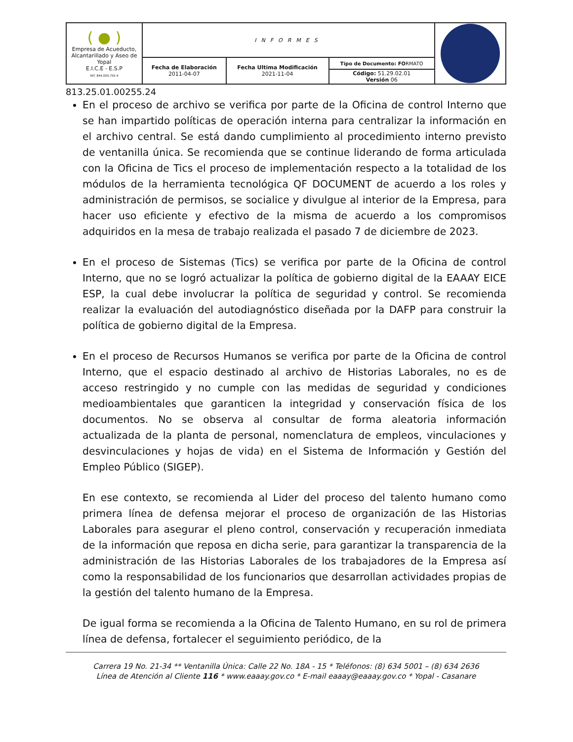| ( ● ) Empresa de Acueducto, Alcantarillado y Aseo de Yopal E.I.C.E - E.S.P NIT. 844.000.755-4 | INFORMES | | | |
| | Fecha de Elaboración 2011-04-07 | Fecha Ultima Modificación 2021-11-04 | Tipo de Documento: FO RMATO | |
| | | | Código: 51.29.02.01 Versión 06 | |
813.25.01.00255.24
En el proceso de archivo se verifica por parte de la Oficina de control Interno que se han impartido políticas de operación interna para centralizar la información en el archivo central. Se está dando cumplimiento al procedimiento interno previsto de ventanilla única. Se recomienda que se continue liderando de forma articulada con la Oficina de Tics el proceso de implementación respecto a la totalidad de los módulos de la herramienta tecnológica QF DOCUMENT de acuerdo a los roles y administración de permisos, se socialice y divulgue al interior de la Empresa, para hacer uso eficiente y efectivo de la misma de acuerdo a los compromisos adquiridos en la mesa de trabajo realizada el pasado 7 de diciembre de 2023.
En el proceso de Sistemas (Tics) se verifica por parte de la Oficina de control Interno, que no se logró actualizar la política de gobierno digital de la EAAAY EICE ESP, la cual debe involucrar la política de seguridad y control. Se recomienda realizar la evaluación del autodiagnóstico diseñada por la DAFP para construir la política de gobierno digital de la Empresa.
En el proceso de Recursos Humanos se verifica por parte de la Oficina de control Interno, que el espacio destinado al archivo de Historias Laborales, no es de acceso restringido y no cumple con las medidas de seguridad y condiciones medioambientales que garanticen la integridad y conservación física de los documentos. No se observa al consultar de forma aleatoria información actualizada de la planta de personal, nomenclatura de empleos, vinculaciones y desvinculaciones y hojas de vida) en el Sistema de Información y Gestión del Empleo Público (SIGEP).
En ese contexto, se recomienda al Lider del proceso del talento humano como primera línea de defensa mejorar el proceso de organización de las Historias Laborales para asegurar el pleno control, conservación y recuperación inmediata de la información que reposa en dicha serie, para garantizar la transparencia de la administración de las Historias Laborales de los trabajadores de la Empresa así como la responsabilidad de los funcionarios que desarrollan actividades propias de la gestión del talento humano de la Empresa.
De igual forma se recomienda a la Oficina de Talento Humano, en su rol de primera línea de defensa, fortalecer el seguimiento periódico, de la
Carrera 19 No. 21-34 ** Ventanilla Única: Calle 22 No. 18A - 15 * Teléfonos: (8) 634 5001 – (8) 634 2636
Línea de Atención al Cliente 116 * www.eaaay.gov.co * E-mail eaaay@eaaay.gov.co * Yopal - Casanare